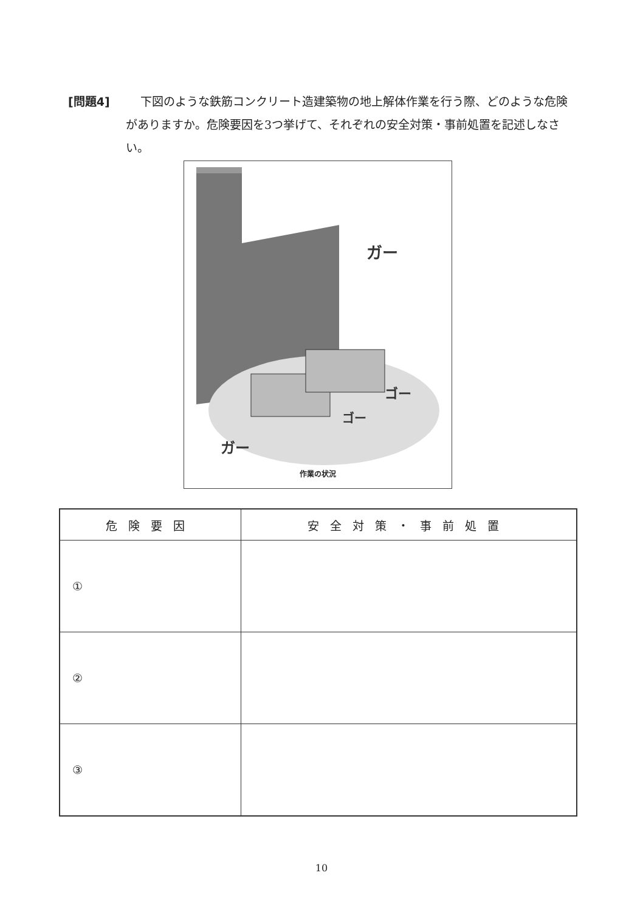[問題4] 下図のような鉄筋コンクリート造建築物の地上解体作業を行う際、どのような危険がありますか。危険要因を3つ挙げて、それぞれの安全対策・事前処置を記述しなさい。
ガー
ゴー
ゴー
ガー
作業の状況
| 危険要因 | 安全対策・事前処置 |
| --- | --- |
| ① | |
| ② | |
| ③ | |
10